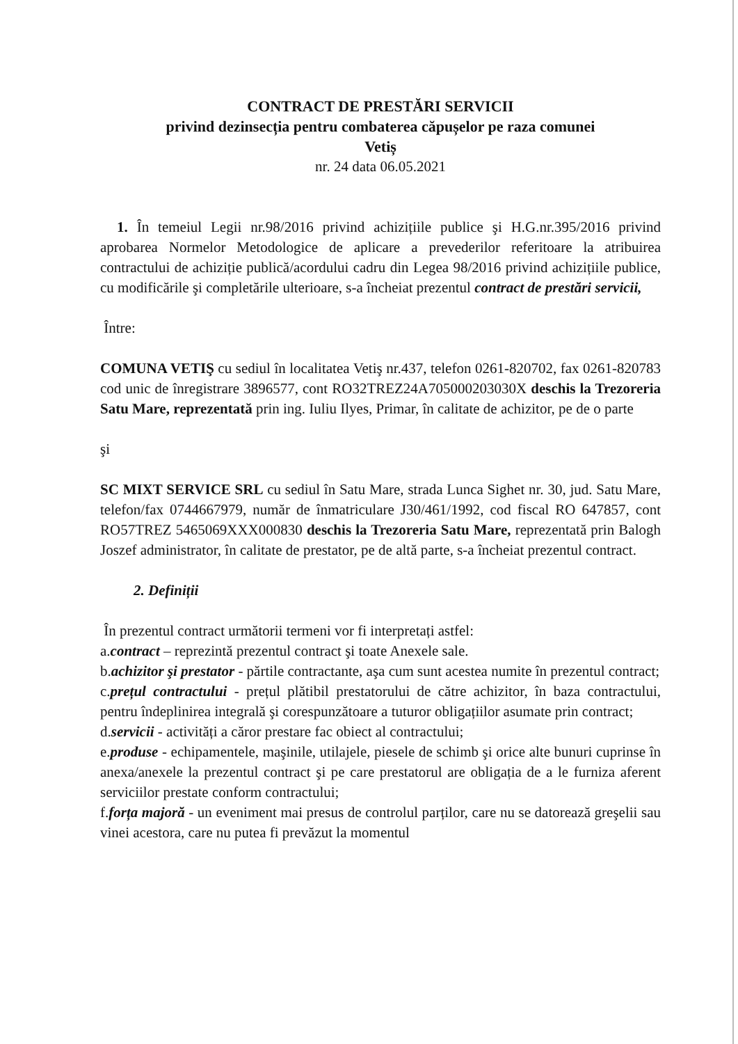CONTRACT DE PRESTĂRI SERVICII
privind dezinsecția pentru combaterea căpușelor pe raza comunei
Vetiș
nr. 24 data 06.05.2021
1. În temeiul Legii nr.98/2016 privind achizițiile publice şi H.G.nr.395/2016 privind aprobarea Normelor Metodologice de aplicare a prevederilor referitoare la atribuirea contractului de achiziție publică/acordului cadru din Legea 98/2016 privind achizițiile publice, cu modificările şi completările ulterioare, s-a încheiat prezentul contract de prestări servicii,
Între:
COMUNA VETIŞ cu sediul în localitatea Vetiş nr.437, telefon 0261-820702, fax 0261-820783 cod unic de înregistrare 3896577, cont RO32TREZ24A705000203030X deschis la Trezoreria Satu Mare, reprezentată prin ing. Iuliu Ilyes, Primar, în calitate de achizitor, pe de o parte
şi
SC MIXT SERVICE SRL cu sediul în Satu Mare, strada Lunca Sighet nr. 30, jud. Satu Mare, telefon/fax 0744667979, număr de înmatriculare J30/461/1992, cod fiscal RO 647857, cont RO57TREZ 5465069XXX000830 deschis la Trezoreria Satu Mare, reprezentată prin Balogh Joszef administrator, în calitate de prestator, pe de altă parte, s-a încheiat prezentul contract.
2. Definiții
În prezentul contract următorii termeni vor fi interpretați astfel:
a.contract – reprezintă prezentul contract şi toate Anexele sale.
b.achizitor şi prestator - părtile contractante, aşa cum sunt acestea numite în prezentul contract;
c.prețul contractului - prețul plătibil prestatorului de către achizitor, în baza contractului, pentru îndeplinirea integrală şi corespunzătoare a tuturor obligațiilor asumate prin contract;
d.servicii - activități a căror prestare fac obiect al contractului;
e.produse - echipamentele, maşinile, utilajele, piesele de schimb şi orice alte bunuri cuprinse în anexa/anexele la prezentul contract şi pe care prestatorul are obligația de a le furniza aferent serviciilor prestate conform contractului;
f.forța majoră - un eveniment mai presus de controlul parților, care nu se datorează greşelii sau vinei acestora, care nu putea fi prevăzut la momentul